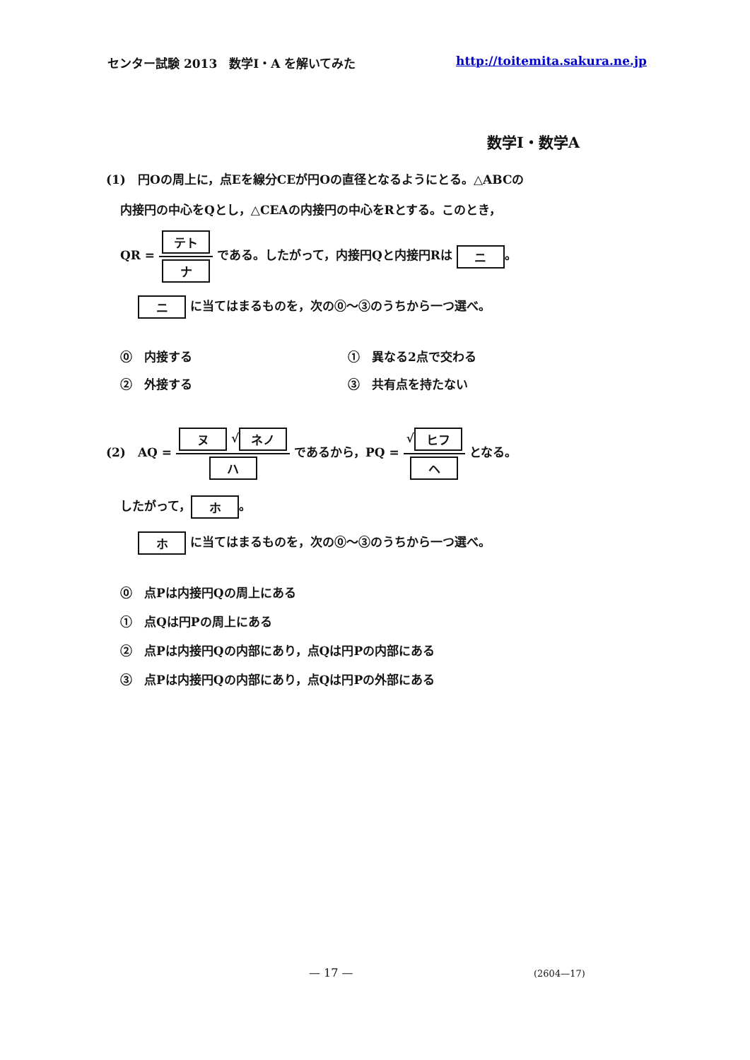センター試験 2013　数学Ⅰ・A を解いてみた http://toitemita.sakura.ne.jp
数学Ⅰ・数学A
(1)　円Oの周上に，点Eを線分CEが円Oの直径となるようにとる。△ABCの
内接円の中心をQとし，△CEAの内接円の中心をRとする。このとき，
QR = テト ナ である。したがって，内接円Qと内接円Rは ニ 。
ニ に当てはまるものを，次の⓪～③のうちから一つ選べ。
⓪　内接する
①　異なる2点で交わる
②　外接する
③　共有点を持たない
(2)　AQ = ヌ √ ネノ ハ であるから，PQ = √ ヒフ ヘ となる。
したがって， ホ 。
ホ に当てはまるものを，次の⓪～③のうちから一つ選べ。
⓪　点Pは内接円Qの周上にある
①　点Qは円Pの周上にある
②　点Pは内接円Qの内部にあり，点Qは円Pの内部にある
③　点Pは内接円Qの内部にあり，点Qは円Pの外部にある
— 17 — (2604—17)